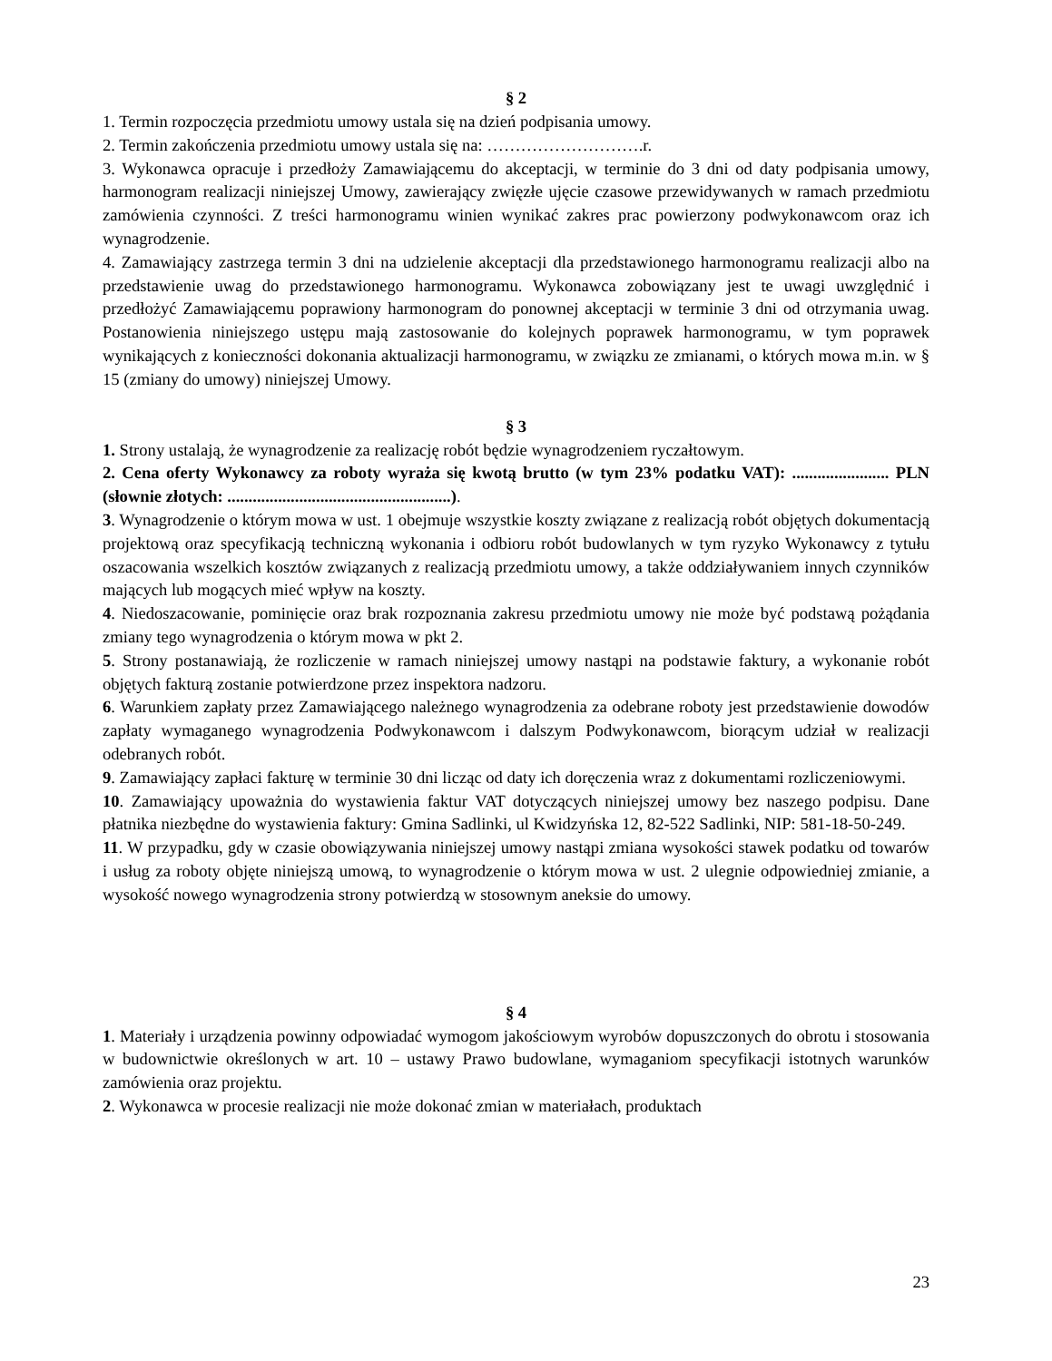§ 2
1. Termin rozpoczęcia przedmiotu umowy ustala się na dzień podpisania umowy.
2. Termin zakończenia przedmiotu umowy ustala się na: ……………………….r.
3. Wykonawca opracuje i przedłoży Zamawiającemu do akceptacji, w terminie do 3 dni od daty podpisania umowy, harmonogram realizacji niniejszej Umowy, zawierający zwięzłe ujęcie czasowe przewidywanych w ramach przedmiotu zamówienia czynności. Z treści harmonogramu winien wynikać zakres prac powierzony podwykonawcom oraz ich wynagrodzenie.
4. Zamawiający zastrzega termin 3 dni na udzielenie akceptacji dla przedstawionego harmonogramu realizacji albo na przedstawienie uwag do przedstawionego harmonogramu. Wykonawca zobowiązany jest te uwagi uwzględnić i przedłożyć Zamawiającemu poprawiony harmonogram do ponownej akceptacji w terminie 3 dni od otrzymania uwag. Postanowienia niniejszego ustępu mają zastosowanie do kolejnych poprawek harmonogramu, w tym poprawek wynikających z konieczności dokonania aktualizacji harmonogramu, w związku ze zmianami, o których mowa m.in. w § 15 (zmiany do umowy) niniejszej Umowy.
§ 3
1. Strony ustalają, że wynagrodzenie za realizację robót będzie wynagrodzeniem ryczałtowym.
2. Cena oferty Wykonawcy za roboty wyraża się kwotą brutto (w tym 23% podatku VAT): ....................... PLN (słownie złotych: .....................................................).
3. Wynagrodzenie o którym mowa w ust. 1 obejmuje wszystkie koszty związane z realizacją robót objętych dokumentacją projektową oraz specyfikacją techniczną wykonania i odbioru robót budowlanych w tym ryzyko Wykonawcy z tytułu oszacowania wszelkich kosztów związanych z realizacją przedmiotu umowy, a także oddziaływaniem innych czynników mających lub mogących mieć wpływ na koszty.
4. Niedoszacowanie, pominięcie oraz brak rozpoznania zakresu przedmiotu umowy nie może być podstawą pożądania zmiany tego wynagrodzenia o którym mowa w pkt 2.
5. Strony postanawiają, że rozliczenie w ramach niniejszej umowy nastąpi na podstawie faktury, a wykonanie robót objętych fakturą zostanie potwierdzone przez inspektora nadzoru.
6. Warunkiem zapłaty przez Zamawiającego należnego wynagrodzenia za odebrane roboty jest przedstawienie dowodów zapłaty wymaganego wynagrodzenia Podwykonawcom i dalszym Podwykonawcom, biorącym udział w realizacji odebranych robót.
9. Zamawiający zapłaci fakturę w terminie 30 dni licząc od daty ich doręczenia wraz z dokumentami rozliczeniowymi.
10. Zamawiający upoważnia do wystawienia faktur VAT dotyczących niniejszej umowy bez naszego podpisu. Dane płatnika niezbędne do wystawienia faktury: Gmina Sadlinki, ul Kwidzyńska 12, 82-522 Sadlinki, NIP: 581-18-50-249.
11. W przypadku, gdy w czasie obowiązywania niniejszej umowy nastąpi zmiana wysokości stawek podatku od towarów i usług za roboty objęte niniejszą umową, to wynagrodzenie o którym mowa w ust. 2 ulegnie odpowiedniej zmianie, a wysokość nowego wynagrodzenia strony potwierdzą w stosownym aneksie do umowy.
§ 4
1. Materiały i urządzenia powinny odpowiadać wymogom jakościowym wyrobów dopuszczonych do obrotu i stosowania w budownictwie określonych w art. 10 – ustawy Prawo budowlane, wymaganiom specyfikacji istotnych warunków zamówienia oraz projektu.
2. Wykonawca w procesie realizacji nie może dokonać zmian w materiałach, produktach
23